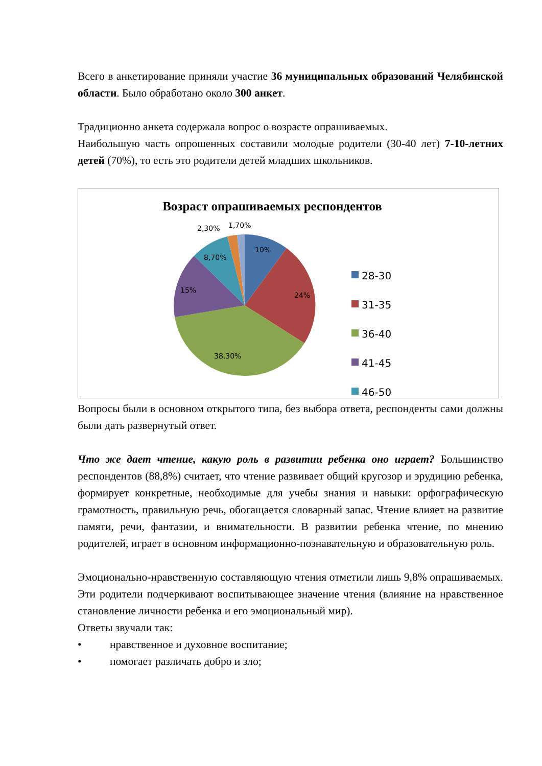Всего в анкетирование приняли участие 36 муниципальных образований Челябинской области. Было обработано около 300 анкет.
Традиционно анкета содержала вопрос о возрасте опрашиваемых.
Наибольшую часть опрошенных составили молодые родители (30-40 лет) 7-10-летних детей (70%), то есть это родители детей младших школьников.
Возраст опрашиваемых респондентов
10%
24%
38,30%
15%
8,70%
2,30%
1,70%
28-30
31-35
36-40
41-45
46-50
Вопросы были в основном открытого типа, без выбора ответа, респонденты сами должны были дать развернутый ответ.
Что же дает чтение, какую роль в развитии ребенка оно играет? Большинство респондентов (88,8%) считает, что чтение развивает общий кругозор и эрудицию ребенка, формирует конкретные, необходимые для учебы знания и навыки: орфографическую грамотность, правильную речь, обогащается словарный запас. Чтение влияет на развитие памяти, речи, фантазии, и внимательности. В развитии ребенка чтение, по мнению родителей, играет в основном информационно-познавательную и образовательную роль.
Эмоционально-нравственную составляющую чтения отметили лишь 9,8% опрашиваемых. Эти родители подчеркивают воспитывающее значение чтения (влияние на нравственное становление личности ребенка и его эмоциональный мир).
Ответы звучали так:
• нравственное и духовное воспитание;
• помогает различать добро и зло;